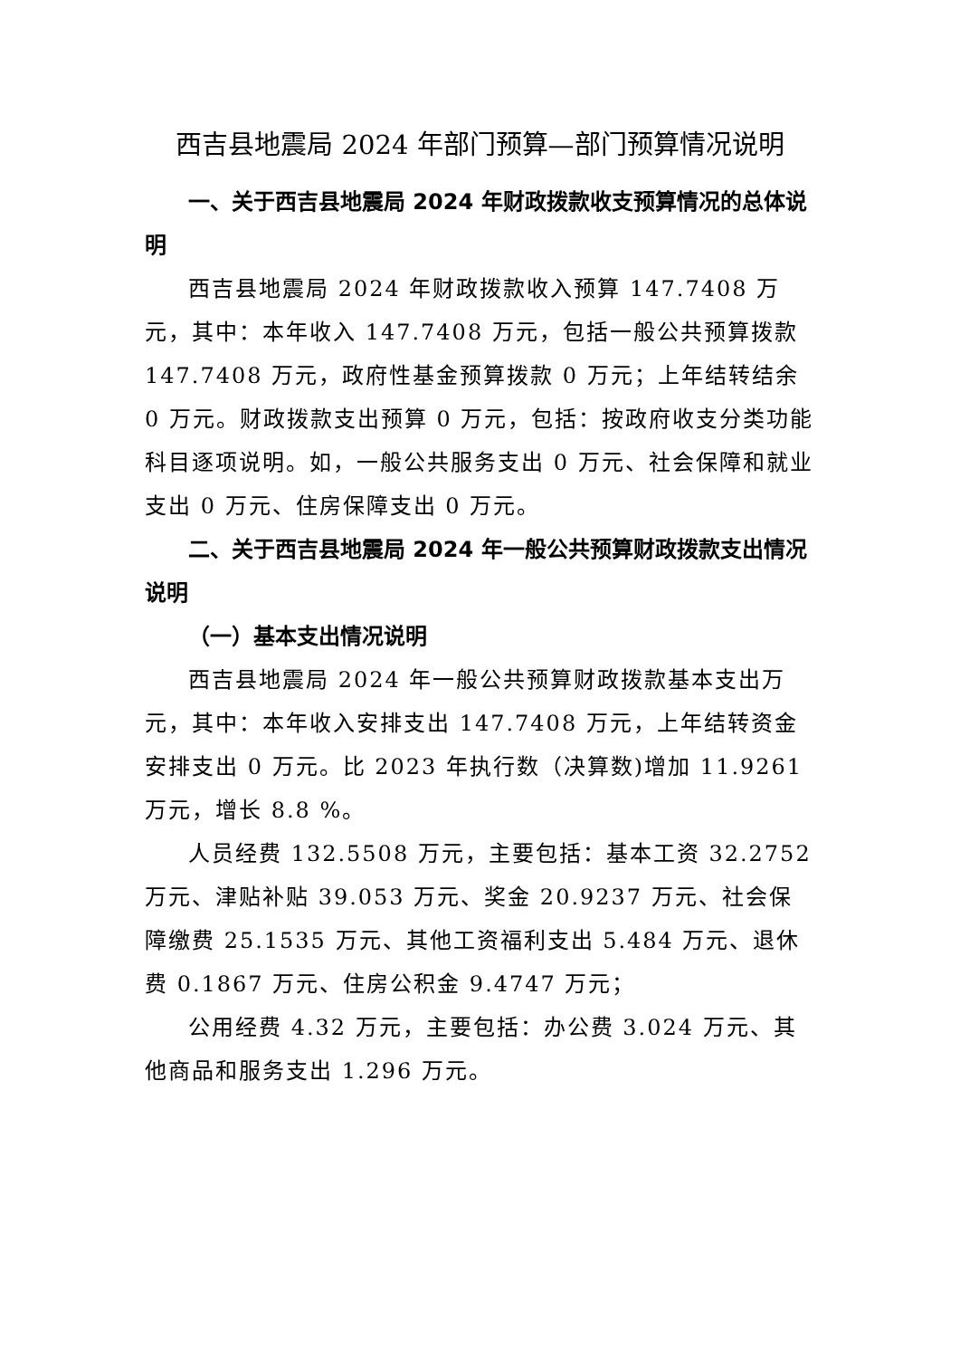西吉县地震局 2024 年部门预算—部门预算情况说明
一、关于西吉县地震局 2024 年财政拨款收支预算情况的总体说明
西吉县地震局 2024 年财政拨款收入预算 147.7408 万元，其中：本年收入 147.7408 万元，包括一般公共预算拨款 147.7408 万元，政府性基金预算拨款 0 万元；上年结转结余 0 万元。财政拨款支出预算 0 万元，包括：按政府收支分类功能科目逐项说明。如，一般公共服务支出 0 万元、社会保障和就业支出 0 万元、住房保障支出 0 万元。
二、关于西吉县地震局 2024 年一般公共预算财政拨款支出情况说明
（一）基本支出情况说明
西吉县地震局 2024 年一般公共预算财政拨款基本支出万元，其中：本年收入安排支出 147.7408 万元，上年结转资金安排支出 0 万元。比 2023 年执行数（决算数)增加 11.9261 万元，增长 8.8 %。
人员经费 132.5508 万元，主要包括：基本工资 32.2752 万元、津贴补贴 39.053 万元、奖金 20.9237 万元、社会保障缴费 25.1535 万元、其他工资福利支出 5.484 万元、退休费 0.1867 万元、住房公积金 9.4747 万元；
公用经费 4.32 万元，主要包括：办公费 3.024 万元、其他商品和服务支出 1.296 万元。